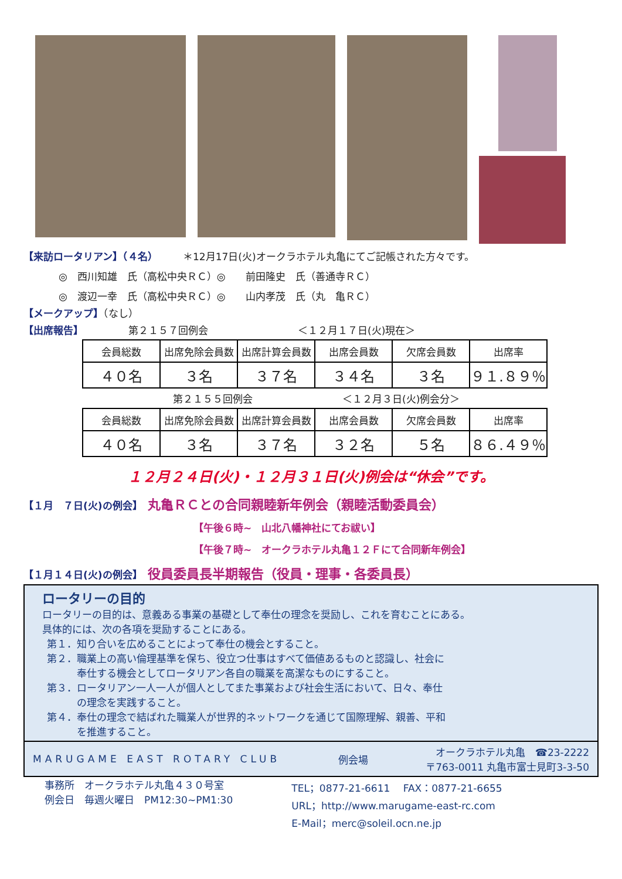【来訪ロータリアン】（４名）　　　＊12月17日(火)オークラホテル丸亀にてご記帳された方々です。
◎　西川知雄　氏（高松中央ＲＣ）◎　　前田隆史　氏（善通寺ＲＣ）
◎　渡辺一幸　氏（高松中央ＲＣ）◎　　山内孝茂　氏（丸　亀ＲＣ）
【メークアップ】（なし）
【出席報告】　　　　　第２１５７回例会　　　　　　　　　＜１２月１７日(火)現在＞
| 会員総数 | 出席免除会員数 | 出席計算会員数 | 出席会員数 | 欠席会員数 | 出席率 |
| --- | --- | --- | --- | --- | --- |
| ４０名 | ３名 | ３７名 | ３４名 | ３名 | ９１.８９％ |
第２１５５回例会　　　　　　　　　＜１２月３日(火)例会分＞
| 会員総数 | 出席免除会員数 | 出席計算会員数 | 出席会員数 | 欠席会員数 | 出席率 |
| --- | --- | --- | --- | --- | --- |
| ４０名 | ３名 | ３７名 | ３２名 | ５名 | ８６.４９％ |
１２月２４日(火)・１２月３１日(火)例会は“休会”です。
【１月　７日(火)の例会】　丸亀ＲＣとの合同親睦新年例会（親睦活動委員会）
【午後６時~　山北八幡神社にてお祓い】
【午後７時~　オークラホテル丸亀１２Ｆにて合同新年例会】
【１月１４日(火)の例会】　役員委員長半期報告（役員・理事・各委員長）
ロータリーの目的
ロータリーの目的は、意義ある事業の基礎として奉仕の理念を奨励し、これを育むことにある。
具体的には、次の各項を奨励することにある。
第１．知り合いを広めることによって奉仕の機会とすること。
第２．職業上の高い倫理基準を保ち、役立つ仕事はすべて価値あるものと認識し、社会に
　　　奉仕する機会としてロータリアン各自の職業を高潔なものにすること。
第３．ロータリアン一人一人が個人としてまた事業および社会生活において、日々、奉仕
　　　の理念を実践すること。
第４．奉仕の理念で結ばれた職業人が世界的ネットワークを通じて国際理解、親善、平和
　　　を推進すること。
MARUGAME EAST ROTARY CLUB 例会場 オークラホテル丸亀　☎23-2222
〒763-0011 丸亀市富士見町3-3-50
事務所　オークラホテル丸亀４３０号室
例会日　毎週火曜日　PM12:30~PM1:30
TEL；0877-21-6611　 FAX：0877-21-6655
URL；http://www.marugame-east-rc.com
E-Mail；merc@soleil.ocn.ne.jp